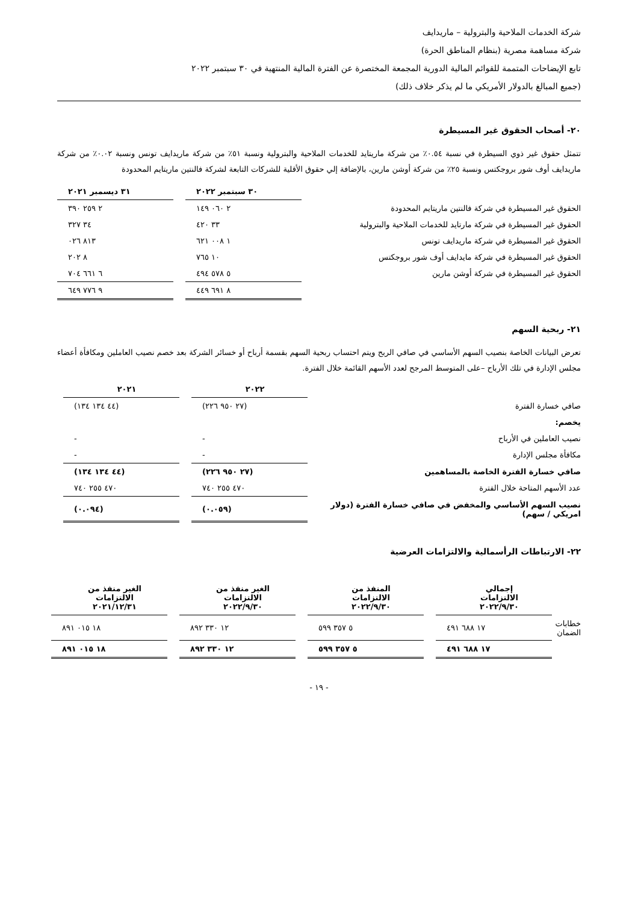شركة الخدمات الملاحية والبترولية – ماريدايف
شركة مساهمة مصرية (بنظام المناطق الحرة)
تابع الإيضاحات المتممة للقوائم المالية الدورية المجمعة المختصرة عن الفترة المالية المنتهية في ٣٠ سبتمبر ٢٠٢٢
(جميع المبالغ بالدولار الأمريكي ما لم يذكر خلاف ذلك)
٢٠- أصحاب الحقوق غير المسيطرة
تتمثل حقوق غير ذوي السيطرة في نسبة ٠.٥٤٪ من شركة ماريتايد للخدمات الملاحية والبترولية ونسبة ٥١٪ من شركة ماريدايف تونس ونسبة ٠.٠٢٪ من شركة ماريدايف أوف شور بروجكتس ونسبة ٢٥٪ من شركة أوشن مارين، بالإضافة إلي حقوق الأقلية للشركات التابعة لشركة فالنتين ماريتايم المحدودة
| | ٣٠ سبتمبر ٢٠٢٢ | | ٣١ ديسمبر ٢٠٢١ |
| --- | --- | --- | --- |
| الحقوق غير المسيطرة في شركة فالنتين ماريتايم المحدودة | ٢ ٠٦٠ ١٤٩ | | ٢ ٢٥٩ ٣٩٠ |
| الحقوق غير المسيطرة في شركة مارتايد للخدمات الملاحية والبترولية | ٣٣ ٤٢٠ | | ٣٤ ٣٢٧ |
| الحقوق غير المسيطرة في شركة ماريدايف تونس | ١ ٠٠٨ ٦٢١ | | ٨١٣ ٠٢٦ |
| الحقوق غير المسيطرة في شركة مايدايف أوف شور بروجكتس | ١٠ ٧٦٥ | | ٨ ٢٠٢ |
| الحقوق غير المسيطرة في شركة أوشن مارين | ٥ ٥٧٨ ٤٩٤ | | ٦ ٦٦١ ٧٠٤ |
| | ٨ ٦٩١ ٤٤٩ | | ٩ ٧٧٦ ٦٤٩ |
٢١- ربحية السهم
تعرض البيانات الخاصة بنصيب السهم الأساسي في صافي الربح ويتم احتساب ربحية السهم بقسمة أرباح أو خسائر الشركة بعد خصم نصيب العاملين ومكافأة أعضاء مجلس الإدارة في تلك الأرباح –على المتوسط المرجح لعدد الأسهم القائمة خلال الفترة.
| | ٢٠٢٢ | | ٢٠٢١ |
| --- | --- | --- | --- |
| صافي خسارة الفترة | (٢٧ ٩٥٠ ٢٢٦) | | (٤٤ ١٣٤ ١٣٤) |
| يخصم: | | | |
| نصيب العاملين في الأرباح | - | | - |
| مكافأة مجلس الإدارة | - | | - |
| صافي خسارة الفترة الخاصة بالمساهمين | (٢٧ ٩٥٠ ٢٢٦) | | (٤٤ ١٣٤ ١٣٤) |
| عدد الأسهم المتاحة خلال الفترة | ٤٧٠ ٢٥٥ ٧٤٠ | | ٤٧٠ ٢٥٥ ٧٤٠ |
| نصيب السهم الأساسي والمخفض في صافي خسارة الفترة (دولار امريكي / سهم) | (٠.٠٥٩) | | (٠.٠٩٤) |
٢٢- الارتباطات الرأسمالية والالتزامات العرضية
| | إجمالي الالتزامات ٢٠٢٢/٩/٣٠ | | المنفذ من الالتزامات ٢٠٢٢/٩/٣٠ | | الغير منفذ من الالتزامات ٢٠٢٢/٩/٣٠ | | الغير منفذ من الالتزامات ٢٠٢١/١٢/٣١ |
| --- | --- | --- | --- | --- | --- | --- | --- |
| خطابات الضمان | ١٧ ٦٨٨ ٤٩١ | | ٥ ٣٥٧ ٥٩٩ | | ١٢ ٣٣٠ ٨٩٢ | | ١٨ ٠١٥ ٨٩١ |
| | ١٧ ٦٨٨ ٤٩١ | | ٥ ٣٥٧ ٥٩٩ | | ١٢ ٣٣٠ ٨٩٢ | | ١٨ ٠١٥ ٨٩١ |
- ١٩ -